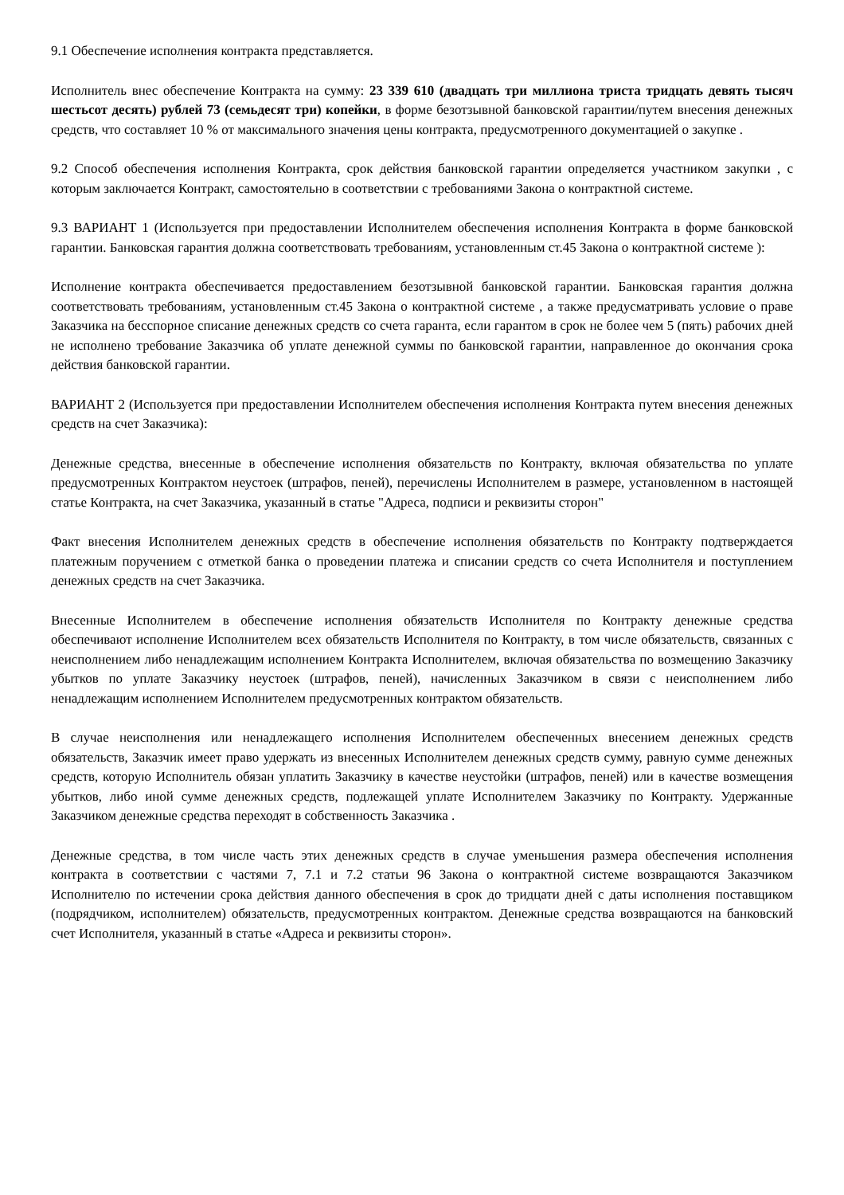9.1 Обеспечение исполнения контракта представляется.
Исполнитель внес обеспечение Контракта на сумму: 23 339 610 (двадцать три миллиона триста тридцать девять тысяч шестьсот десять) рублей 73 (семьдесят три) копейки, в форме безотзывной банковской гарантии/путем внесения денежных средств, что составляет 10 % от максимального значения цены контракта, предусмотренного документацией о закупке .
9.2 Способ обеспечения исполнения Контракта, срок действия банковской гарантии определяется участником закупки , с которым заключается Контракт, самостоятельно в соответствии с требованиями Закона о контрактной системе.
9.3 ВАРИАНТ 1 (Используется при предоставлении Исполнителем обеспечения исполнения Контракта в форме банковской гарантии. Банковская гарантия должна соответствовать требованиям, установленным ст.45 Закона о контрактной системе ):
Исполнение контракта обеспечивается предоставлением безотзывной банковской гарантии. Банковская гарантия должна соответствовать требованиям, установленным ст.45 Закона о контрактной системе , а также предусматривать условие о праве Заказчика на бесспорное списание денежных средств со счета гаранта, если гарантом в срок не более чем 5 (пять) рабочих дней не исполнено требование Заказчика об уплате денежной суммы по банковской гарантии, направленное до окончания срока действия банковской гарантии.
ВАРИАНТ 2 (Используется при предоставлении Исполнителем обеспечения исполнения Контракта путем внесения денежных средств на счет Заказчика):
Денежные средства, внесенные в обеспечение исполнения обязательств по Контракту, включая обязательства по уплате предусмотренных Контрактом неустоек (штрафов, пеней), перечислены Исполнителем в размере, установленном в настоящей статье Контракта, на счет Заказчика, указанный в статье "Адреса, подписи и реквизиты сторон"
Факт внесения Исполнителем денежных средств в обеспечение исполнения обязательств по Контракту подтверждается платежным поручением с отметкой банка о проведении платежа и списании средств со счета Исполнителя и поступлением денежных средств на счет Заказчика.
Внесенные Исполнителем в обеспечение исполнения обязательств Исполнителя по Контракту денежные средства обеспечивают исполнение Исполнителем всех обязательств Исполнителя по Контракту, в том числе обязательств, связанных с неисполнением либо ненадлежащим исполнением Контракта Исполнителем, включая обязательства по возмещению Заказчику убытков по уплате Заказчику неустоек (штрафов, пеней), начисленных Заказчиком в связи с неисполнением либо ненадлежащим исполнением Исполнителем предусмотренных контрактом обязательств.
В случае неисполнения или ненадлежащего исполнения Исполнителем обеспеченных внесением денежных средств обязательств, Заказчик имеет право удержать из внесенных Исполнителем денежных средств сумму, равную сумме денежных средств, которую Исполнитель обязан уплатить Заказчику в качестве неустойки (штрафов, пеней) или в качестве возмещения убытков, либо иной сумме денежных средств, подлежащей уплате Исполнителем Заказчику по Контракту. Удержанные Заказчиком денежные средства переходят в собственность Заказчика .
Денежные средства, в том числе часть этих денежных средств в случае уменьшения размера обеспечения исполнения контракта в соответствии с частями 7, 7.1 и 7.2 статьи 96 Закона о контрактной системе возвращаются Заказчиком Исполнителю по истечении срока действия данного обеспечения в срок до тридцати дней с даты исполнения поставщиком (подрядчиком, исполнителем) обязательств, предусмотренных контрактом. Денежные средства возвращаются на банковский счет Исполнителя, указанный в статье «Адреса и реквизиты сторон».